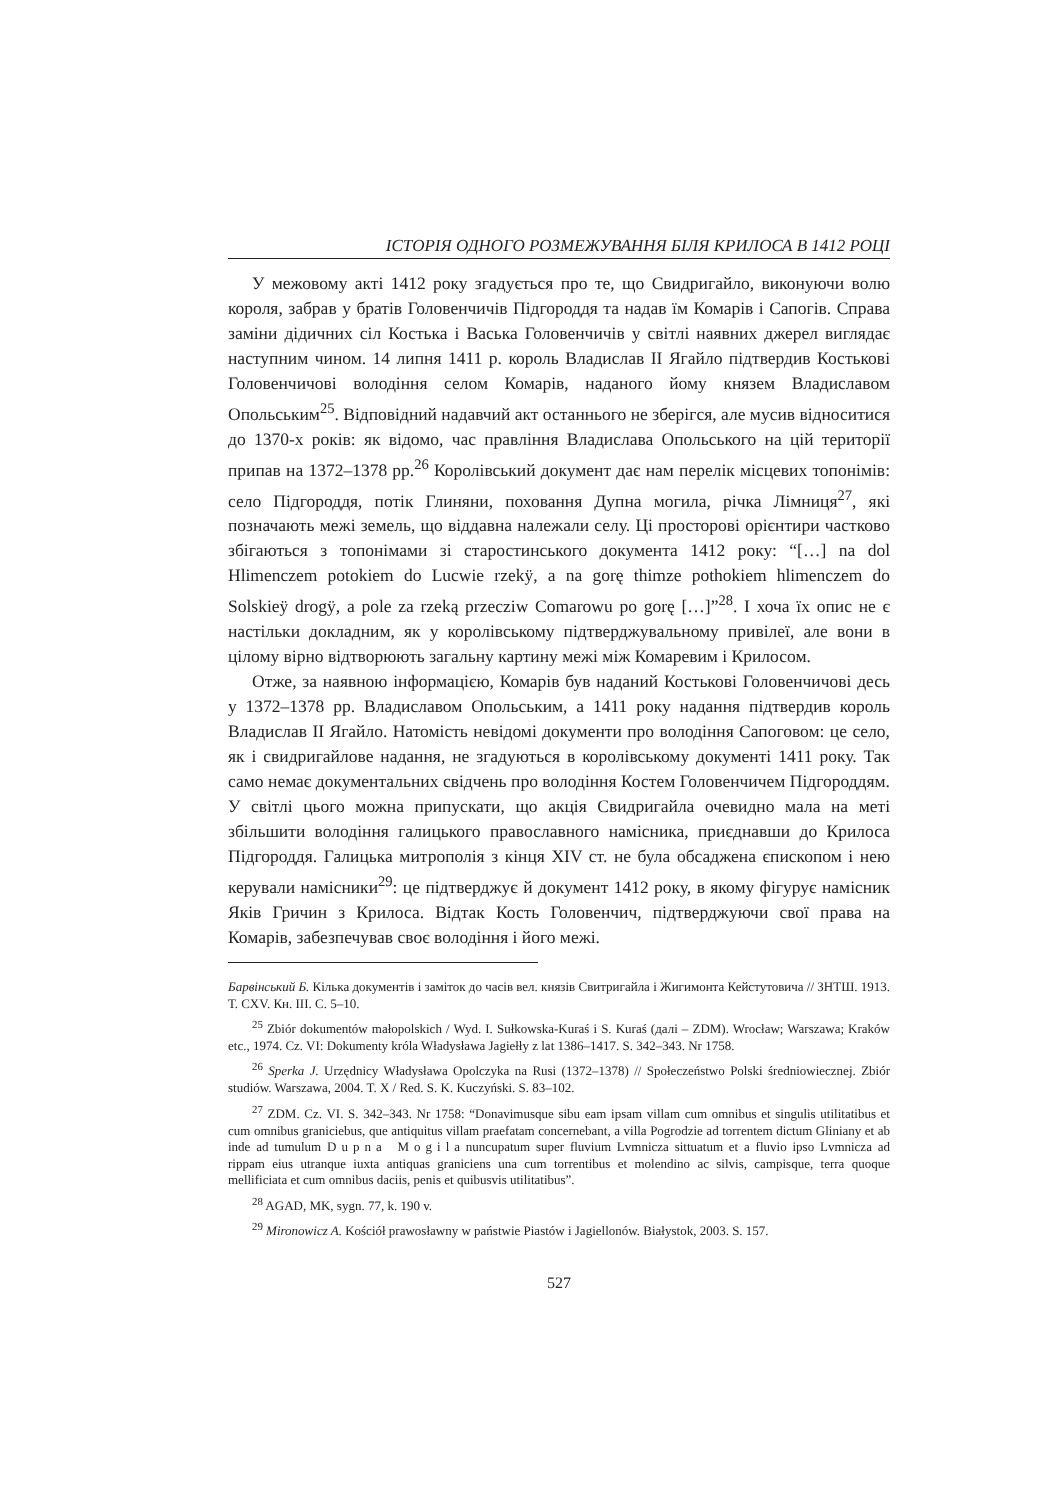ІСТОРІЯ ОДНОГО РОЗМЕЖУВАННЯ БІЛЯ КРИЛОСА В 1412 РОЦІ
У межовому акті 1412 року згадується про те, що Свидригайло, виконуючи волю короля, забрав у братів Головенчичів Підгороддя та надав їм Комарів і Сапогів. Справа заміни дідичних сіл Костька і Васька Головенчичів у світлі наявних джерел виглядає наступним чином. 14 липня 1411 р. король Владислав II Ягайло підтвердив Костькові Головенчичові володіння селом Комарів, наданого йому князем Владиславом Опольським<sup>25</sup>. Відповідний надавчий акт останнього не зберігся, але мусив відноситися до 1370-х років: як відомо, час правління Владислава Опольського на цій території припав на 1372–1378 рр.<sup>26</sup> Королівський документ дає нам перелік місцевих топонімів: село Підгороддя, потік Глиняни, поховання Дупна могила, річка Лімниця<sup>27</sup>, які позначають межі земель, що віддавна належали селу. Ці просторові орієнтири частково збігаються з топонімами зі старостинського документа 1412 року: “[…] na dol Hlimenczem potokiem do Lucwie rzekÿ, a na gorę thimze pothokiem hlimenczem do Solskieÿ drogÿ, a pole za rzeką przecziw Comarowu po gorę […]”<sup>28</sup>. І хоча їх опис не є настільки докладним, як у королівському підтверджувальному привілеї, але вони в цілому вірно відтворюють загальну картину межі між Комаревим і Крилосом.
Отже, за наявною інформацією, Комарів був наданий Костькові Головенчичові десь у 1372–1378 рр. Владиславом Опольським, а 1411 року надання підтвердив король Владислав II Ягайло. Натомість невідомі документи про володіння Сапоговом: це село, як і свидригайлове надання, не згадуються в королівському документі 1411 року. Так само немає документальних свідчень про володіння Костем Головенчичем Підгороддям. У світлі цього можна припускати, що акція Свидригайла очевидно мала на меті збільшити володіння галицького православного намісника, приєднавши до Крилоса Підгороддя. Галицька митрополія з кінця XIV ст. не була обсаджена єпископом і нею керували намісники<sup>29</sup>: це підтверджує й документ 1412 року, в якому фігурує намісник Яків Гричин з Крилоса. Відтак Кость Головенчич, підтверджуючи свої права на Комарів, забезпечував своє володіння і його межі.
Барвінський Б. Кілька документів і заміток до часів вел. князів Свитригайла і Жигимонта Кейстутовича // ЗНТШ. 1913. Т. CXV. Кн. III. С. 5–10.
<sup>25</sup> Zbiór dokumentów małopolskich / Wyd. I. Sułkowska-Kuraś i S. Kuraś (далі – ZDM). Wrocław; Warszawa; Kraków etc., 1974. Cz. VI: Dokumenty króla Władysława Jagiełły z lat 1386–1417. S. 342–343. Nr 1758.
<sup>26</sup> Sperka J. Urzędnicy Władysława Opolczyka na Rusi (1372–1378) // Społeczeństwo Polski średniowiecznej. Zbiór studiów. Warszawa, 2004. T. X / Red. S. K. Kuczyński. S. 83–102.
<sup>27</sup> ZDM. Cz. VI. S. 342–343. Nr 1758: “Donavimusque sibu eam ipsam villam cum omnibus et singulis utilitatibus et cum omnibus graniciebus, que antiquitus villam praefatam concernebant, a villa Pogrodzie ad torrentem dictum Gliniany et ab inde ad tumulum Dupna Mogila nuncupatum super fluvium Lvmnicza sittuatum et a fluvio ipso Lvmnicza ad rippam eius utranque iuxta antiquas graniciens una cum torrentibus et molendino ac silvis, campisque, terra quoque mellificiata et cum omnibus daciis, penis et quibusvis utilitatibus”.
<sup>28</sup> AGAD, MK, sygn. 77, k. 190 v.
<sup>29</sup> Mironowicz A. Kościół prawosławny w państwie Piastów i Jagiellonów. Białystok, 2003. S. 157.
527